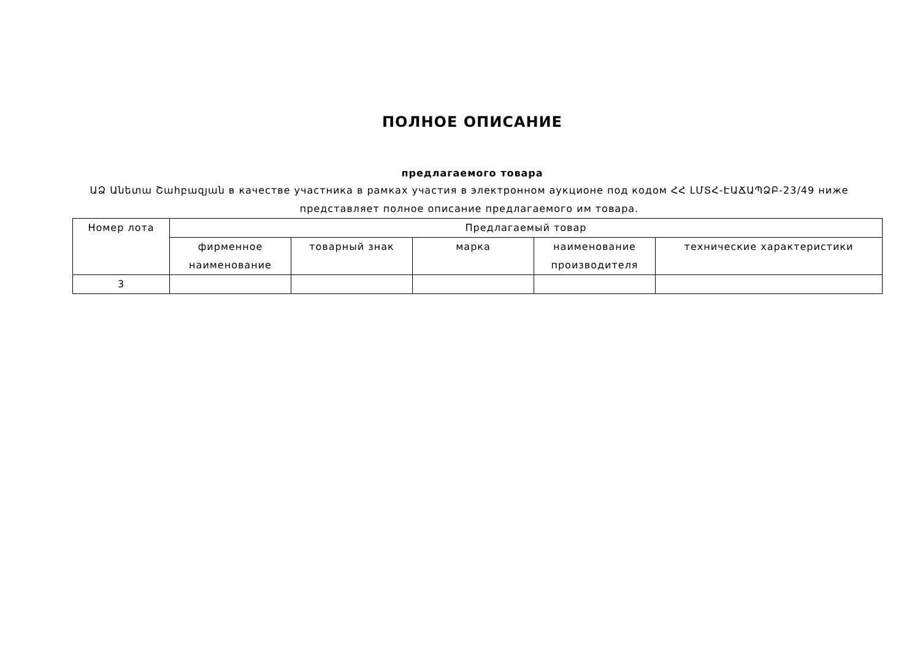ПОЛНОЕ ОПИСАНИЕ
предлагаемого товара
ԱՁ Անետա Շահբազյան в качестве участника в рамках участия в электронном аукционе под кодом ՀՀ ԼՄՏՀ-ԷԱՃԱՊՁԲ-23/49 ниже представляет полное описание предлагаемого им товара.
| Номер лота | Предлагаемый товар | | | | |
| --- | --- | --- | --- | --- | --- |
| | фирменное наименование | товарный знак | марка | наименование производителя | технические характеристики |
| 3 | | | | | |